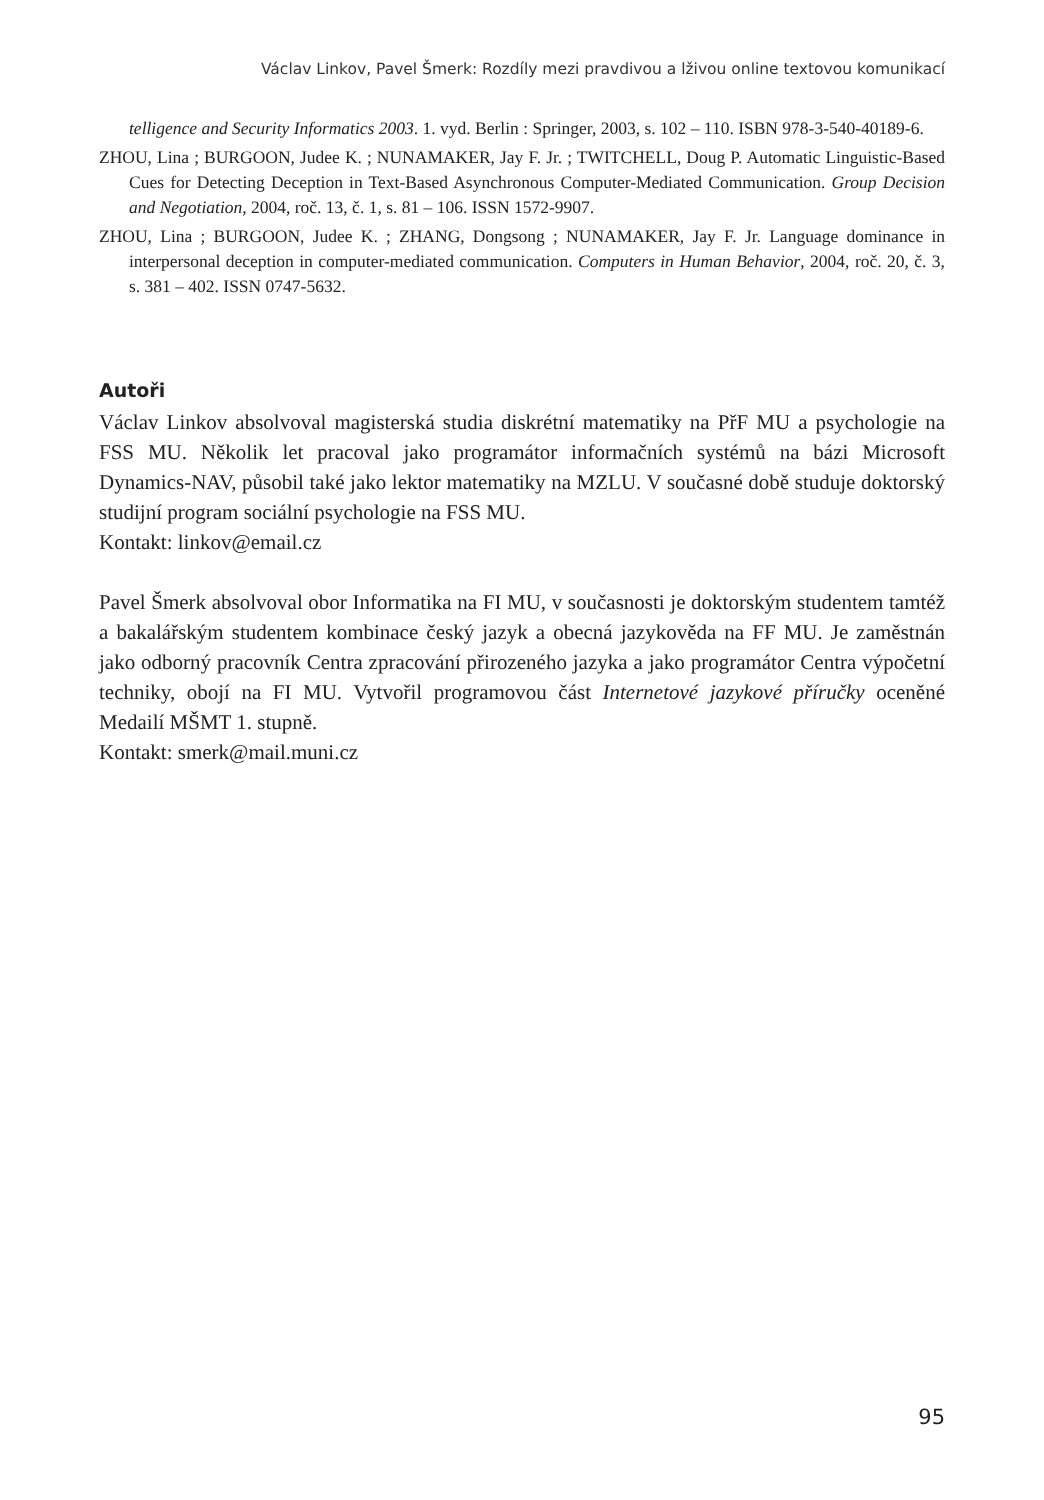Václav Linkov, Pavel Šmerk: Rozdíly mezi pravdivou a lživou online textovou komunikací
telligence and Security Informatics 2003. 1. vyd. Berlin : Springer, 2003, s. 102 – 110. ISBN 978-3-540-40189-6.
ZHOU, Lina ; BURGOON, Judee K. ; NUNAMAKER, Jay F. Jr. ; TWITCHELL, Doug P. Automatic Linguistic-Based Cues for Detecting Deception in Text-Based Asynchronous Computer-Mediated Communication. Group Decision and Negotiation, 2004, roč. 13, č. 1, s. 81 – 106. ISSN 1572-9907.
ZHOU, Lina ; BURGOON, Judee K. ; ZHANG, Dongsong ; NUNAMAKER, Jay F. Jr. Language dominance in interpersonal deception in computer-mediated communication. Computers in Human Behavior, 2004, roč. 20, č. 3, s. 381 – 402. ISSN 0747-5632.
Autoři
Václav Linkov absolvoval magisterská studia diskrétní matematiky na PřF MU a psychologie na FSS MU. Několik let pracoval jako programátor informačních systémů na bázi Microsoft Dynamics-NAV, působil také jako lektor matematiky na MZLU. V současné době studuje doktorský studijní program sociální psychologie na FSS MU.
Kontakt: linkov@email.cz
Pavel Šmerk absolvoval obor Informatika na FI MU, v současnosti je doktorským studentem tamtéž a bakalářským studentem kombinace český jazyk a obecná jazykověda na FF MU. Je zaměstnán jako odborný pracovník Centra zpracování přirozeného jazyka a jako programátor Centra výpočetní techniky, obojí na FI MU. Vytvořil programovou část Internetové jazykové příručky oceněné Medailí MŠMT 1. stupně.
Kontakt: smerk@mail.muni.cz
95